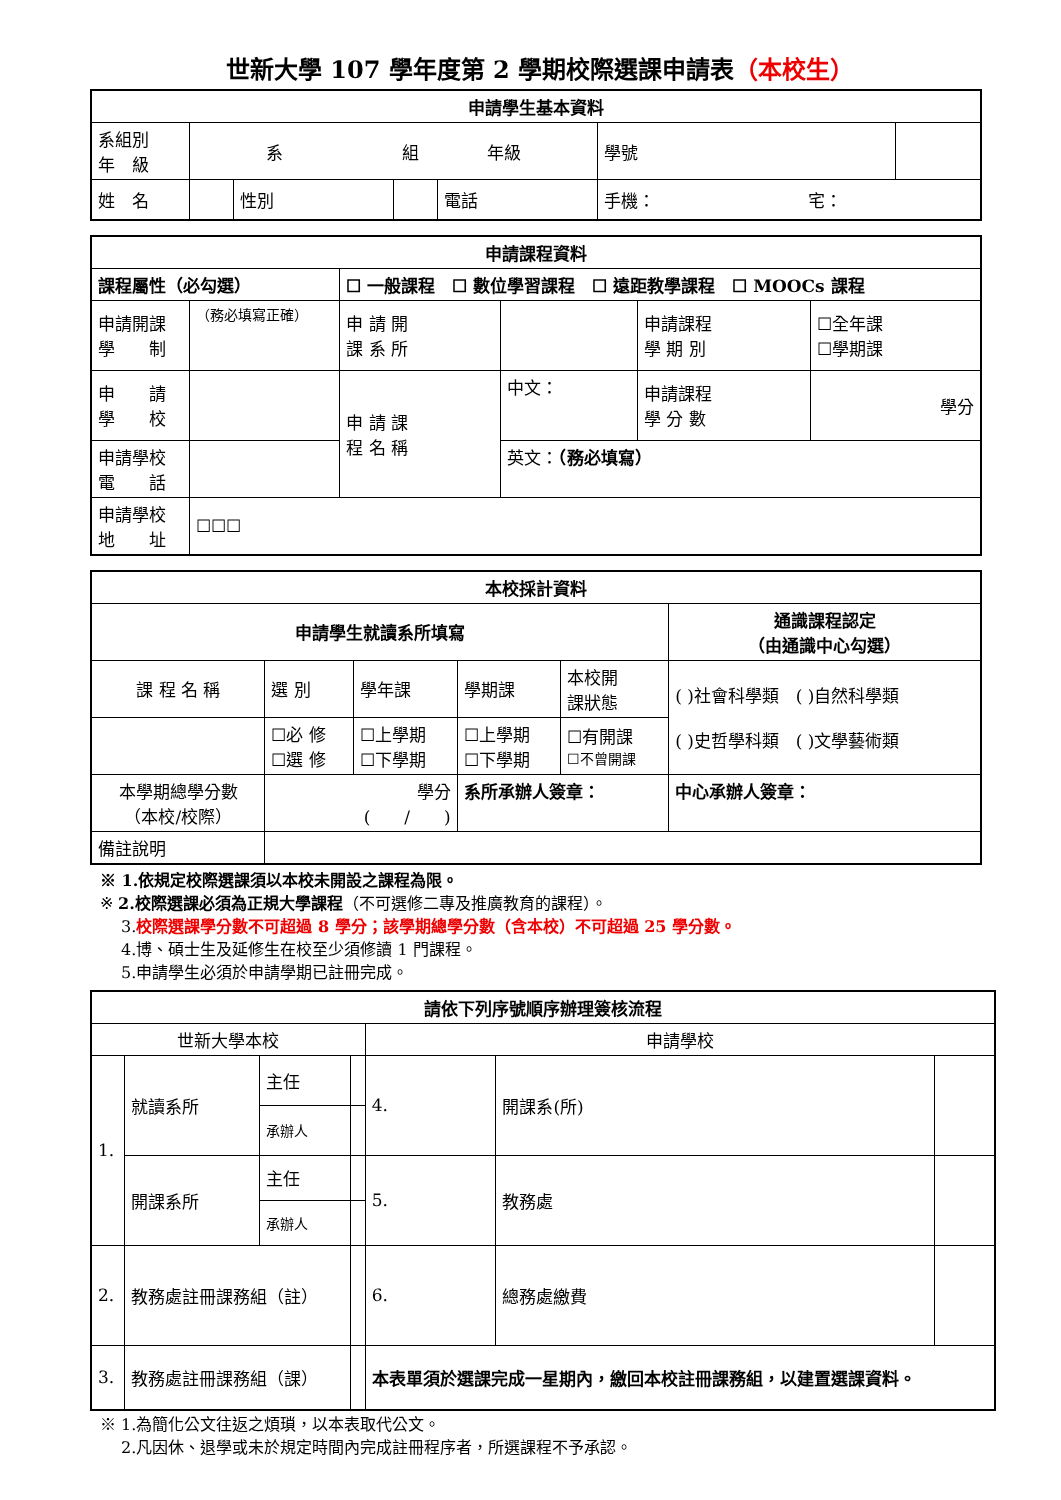世新大學 107 學年度第 2 學期校際選課申請表（本校生）
| 申請學生基本資料 | | | | | | | |
| --- | --- | --- | --- | --- | --- | --- | --- |
| 系組別 年 級 | 系 組 年級 | | | | | 學號 | |
| 姓 名 | | 性別 | | 電話 | 手機： 宅： | | |
| 申請課程資料 | | | | | |
| --- | --- | --- | --- | --- | --- |
| 課程屬性（必勾選） | | ☐ 一般課程 ☐ 數位學習課程 ☐ 遠距教學課程 ☐ MOOCs 課程 | | | |
| 申請開課 學 制 | （務必填寫正確） | 申 請 開 課 系 所 | | 申請課程 學 期 別 | ☐全年課 ☐學期課 |
| 申 請 學 校 | | 申 請 課 程 名 稱 | 中文： | 申請課程 學 分 數 | 學分 |
| 申請學校 電 話 | | | 英文： （務必填寫） | | |
| 申請學校 地 址 | ☐☐☐ | | | | |
| 本校採計資料 | | | | | |
| --- | --- | --- | --- | --- | --- |
| 申請學生就讀系所填寫 | | | | | 通識課程認定 （由通識中心勾選） |
| 課 程 名 稱 | 選 別 | 學年課 | 學期課 | 本校開 課狀態 | ( )社會科學類 ( )自然科學類 ( )史哲學科類 ( )文學藝術類 |
| | ☐必 修 ☐選 修 | ☐上學期 ☐下學期 | ☐上學期 ☐下學期 | ☐有開課 ☐不曾開課 | |
| 本學期總學分數 （本校/校際） | 學分 ( / ) | | 系所承辦人簽章： | | 中心承辦人簽章： |
| 備註說明 | | | | | |
※ 1.依規定校際選課須以本校未開設之課程為限。
※ 2.校際選課必須為正規大學課程（不可選修二專及推廣教育的課程）。
　 3.校際選課學分數不可超過 8 學分；該學期總學分數（含本校）不可超過 25 學分數。
　 4.博、碩士生及延修生在校至少須修讀 1 門課程。
　 5.申請學生必須於申請學期已註冊完成。
| 請依下列序號順序辦理簽核流程 | | | | | | |
| --- | --- | --- | --- | --- | --- | --- |
| 世新大學本校 | | | | 申請學校 | | |
| 1. | 就讀系所 | 主任 | | 4. | 開課系(所) | |
| | | 承辦人 | | | | |
| | 開課系所 | 主任 | | 5. | 教務處 | |
| | | 承辦人 | | | | |
| 2. | 教務處註冊課務組（註） | | | 6. | 總務處繳費 | |
| 3. | 教務處註冊課務組（課） | | | 本表單須於選課完成一星期內，繳回本校註冊課務組，以建置選課資料。 | | |
※ 1.為簡化公文往返之煩瑣，以本表取代公文。
　 2.凡因休、退學或未於規定時間內完成註冊程序者，所選課程不予承認。